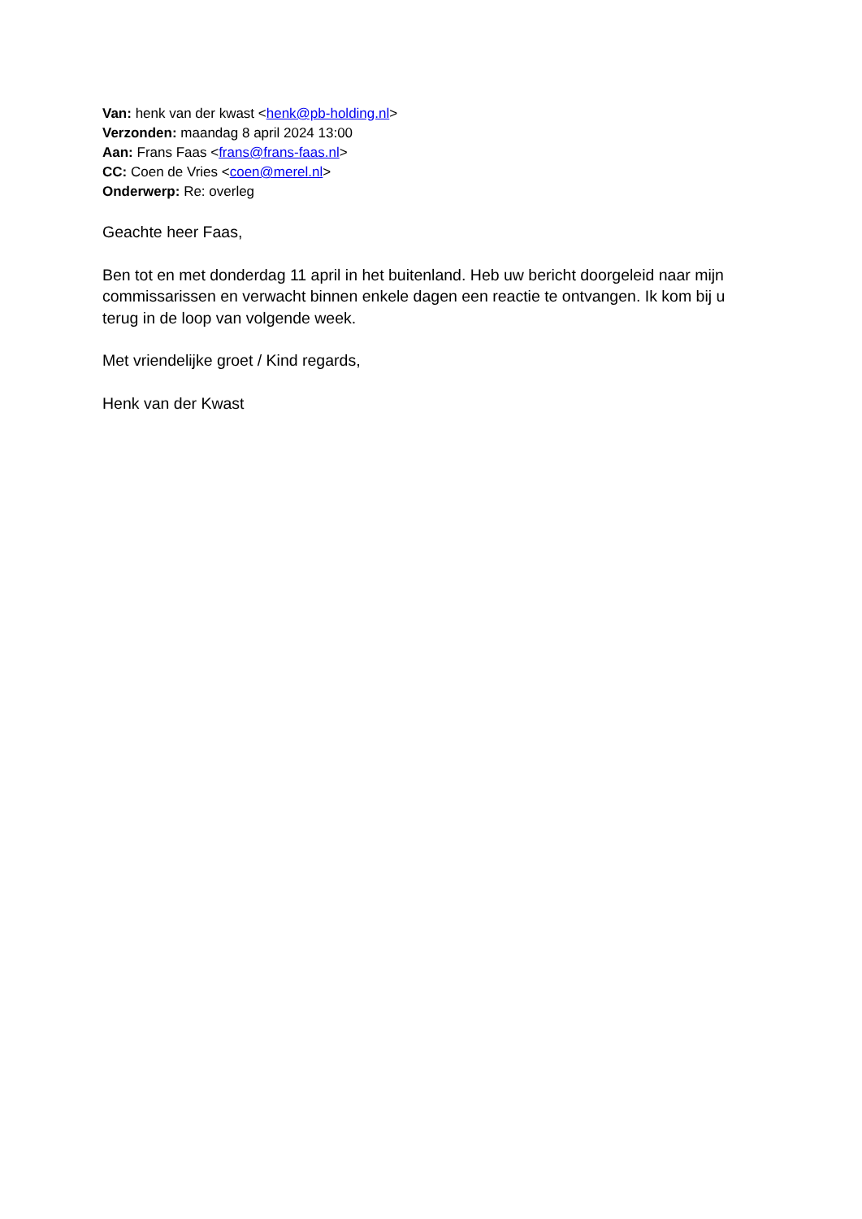Van: henk van der kwast <henk@pb-holding.nl>
Verzonden: maandag 8 april 2024 13:00
Aan: Frans Faas <frans@frans-faas.nl>
CC: Coen de Vries <coen@merel.nl>
Onderwerp: Re: overleg
Geachte heer Faas,
Ben tot en met donderdag 11 april in het buitenland. Heb uw bericht doorgeleid naar mijn commissarissen en verwacht binnen enkele dagen een reactie te ontvangen. Ik kom bij u terug in de loop van volgende week.
Met vriendelijke groet / Kind regards,
Henk van der Kwast